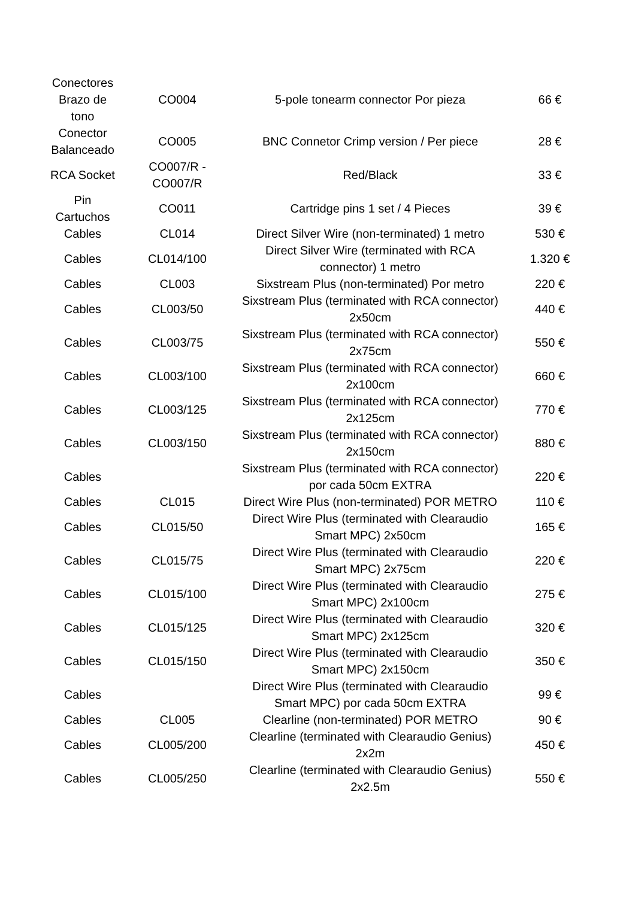| Conectores Brazo de tono | CO004 | 5-pole tonearm connector Por pieza | 66 € |
| Conector Balanceado | CO005 | BNC Connetor Crimp version / Per piece | 28 € |
| RCA Socket | CO007/R - CO007/R | Red/Black | 33 € |
| Pin Cartuchos | CO011 | Cartridge pins 1 set / 4 Pieces | 39 € |
| Cables | CL014 | Direct Silver Wire (non-terminated) 1 metro | 530 € |
| Cables | CL014/100 | Direct Silver Wire (terminated with RCA connector) 1 metro | 1.320 € |
| Cables | CL003 | Sixstream Plus (non-terminated) Por metro | 220 € |
| Cables | CL003/50 | Sixstream Plus (terminated with RCA connector) 2x50cm | 440 € |
| Cables | CL003/75 | Sixstream Plus (terminated with RCA connector) 2x75cm | 550 € |
| Cables | CL003/100 | Sixstream Plus (terminated with RCA connector) 2x100cm | 660 € |
| Cables | CL003/125 | Sixstream Plus (terminated with RCA connector) 2x125cm | 770 € |
| Cables | CL003/150 | Sixstream Plus (terminated with RCA connector) 2x150cm | 880 € |
| Cables | | Sixstream Plus (terminated with RCA connector) por cada 50cm EXTRA | 220 € |
| Cables | CL015 | Direct Wire Plus (non-terminated) POR METRO | 110 € |
| Cables | CL015/50 | Direct Wire Plus (terminated with Clearaudio Smart MPC) 2x50cm | 165 € |
| Cables | CL015/75 | Direct Wire Plus (terminated with Clearaudio Smart MPC) 2x75cm | 220 € |
| Cables | CL015/100 | Direct Wire Plus (terminated with Clearaudio Smart MPC) 2x100cm | 275 € |
| Cables | CL015/125 | Direct Wire Plus (terminated with Clearaudio Smart MPC) 2x125cm | 320 € |
| Cables | CL015/150 | Direct Wire Plus (terminated with Clearaudio Smart MPC) 2x150cm | 350 € |
| Cables | | Direct Wire Plus (terminated with Clearaudio Smart MPC) por cada 50cm EXTRA | 99 € |
| Cables | CL005 | Clearline (non-terminated) POR METRO | 90 € |
| Cables | CL005/200 | Clearline (terminated with Clearaudio Genius) 2x2m | 450 € |
| Cables | CL005/250 | Clearline (terminated with Clearaudio Genius) 2x2.5m | 550 € |